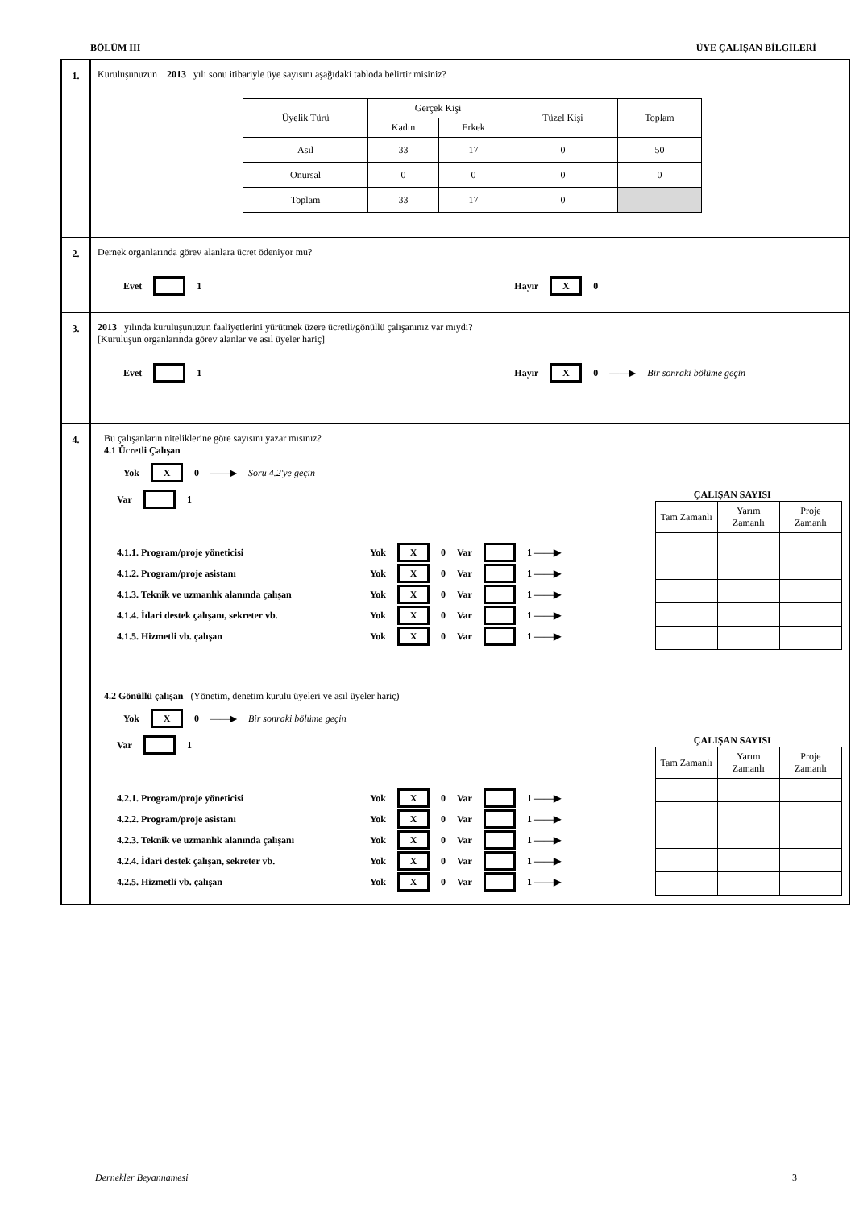BÖLÜM III ÜYE ÇALIŞAN BİLGİLERİ
1. Kuruluşunuzun 2013 yılı sonu itibariyle üye sayısını aşağıdaki tabloda belirtir misiniz?
| Üyelik Türü | Gerçek Kişi | | Tüzel Kişi | Toplam |
| | Kadın | Erkek | | |
| Asıl | 33 | 17 | 0 | 50 |
| Onursal | 0 | 0 | 0 | 0 |
| Toplam | 33 | 17 | 0 | |
2. Dernek organlarında görev alanlara ücret ödeniyor mu?
Evet 1 Hayır X 0
3. 2013 yılında kuruluşunuzun faaliyetlerini yürütmek üzere ücretli/gönüllü çalışanınız var mıydı?
[Kuruluşun organlarında görev alanlar ve asıl üyeler hariç]
Evet 1 Hayır X 0 ——▶ Bir sonraki bölüme geçin
4. Bu çalışanların niteliklerine göre sayısını yazar mısınız?
4.1 Ücretli Çalışan
Yok X 0 ——▶ Soru 4.2'ye geçin
Var 1
4.1.1. Program/proje yöneticisi Yok X 0 Var 1 ——▶
4.1.2. Program/proje asistanı Yok X 0 Var 1 ——▶
4.1.3. Teknik ve uzmanlık alanında çalışan Yok X 0 Var 1 ——▶
4.1.4. İdari destek çalışanı, sekreter vb. Yok X 0 Var 1 ——▶
4.1.5. Hizmetli vb. çalışan Yok X 0 Var 1 ——▶
ÇALIŞAN SAYISI
| Tam Zamanlı | Yarım Zamanlı | Proje Zamanlı |
4.2 Gönüllü çalışan (Yönetim, denetim kurulu üyeleri ve asıl üyeler hariç)
Yok X 0 ——▶ Bir sonraki bölüme geçin
Var 1
4.2.1. Program/proje yöneticisi Yok X 0 Var 1 ——▶
4.2.2. Program/proje asistanı Yok X 0 Var 1 ——▶
4.2.3. Teknik ve uzmanlık alanında çalışanı Yok X 0 Var 1 ——▶
4.2.4. İdari destek çalışan, sekreter vb. Yok X 0 Var 1 ——▶
4.2.5. Hizmetli vb. çalışan Yok X 0 Var 1 ——▶
ÇALIŞAN SAYISI
| Tam Zamanlı | Yarım Zamanlı | Proje Zamanlı |
Dernekler Beyannamesi 3